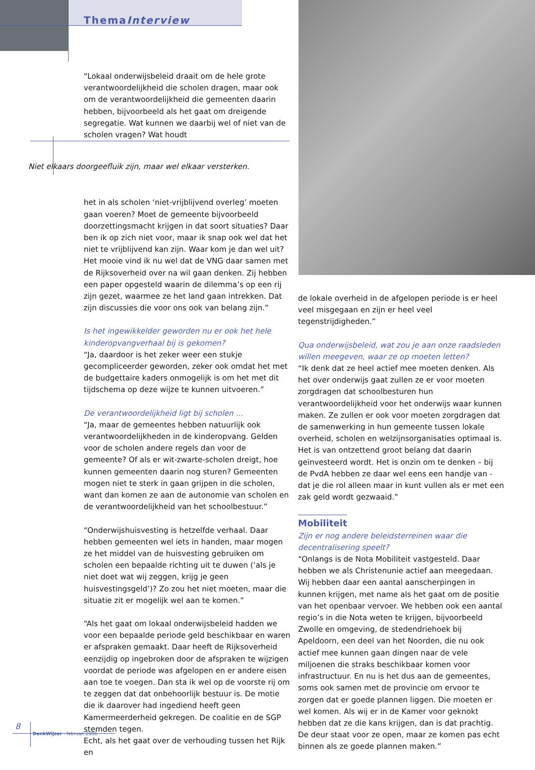ThemaInterview
“Lokaal onderwijsbeleid draait om de hele grote verantwoordelijkheid die scholen dragen, maar ook om de verantwoordelijkheid die gemeenten daarin hebben, bijvoorbeeld als het gaat om dreigende segregatie. Wat kunnen we daarbij wel of niet van de scholen vragen? Wat houdt
Niet elkaars doorgeefluik zijn, maar wel elkaar versterken.
het in als scholen ‘niet-vrijblijvend overleg’ moeten gaan voeren? Moet de gemeente bijvoorbeeld doorzettingsmacht krijgen in dat soort situaties? Daar ben ik op zich niet voor, maar ik snap ook wel dat het niet te vrijblijvend kan zijn. Waar kom je dan wel uit? Het mooie vind ik nu wel dat de VNG daar samen met de Rijksoverheid over na wil gaan denken. Zij hebben een paper opgesteld waarin de dilemma’s op een rij zijn gezet, waarmee ze het land gaan intrekken. Dat zijn discussies die voor ons ook van belang zijn.”
Is het ingewikkelder geworden nu er ook het hele kinderopvangverhaal bij is gekomen?
“Ja, daardoor is het zeker weer een stukje gecompliceerder geworden, zeker ook omdat het met de budgettaire kaders onmogelijk is om het met dit tijdschema op deze wijze te kunnen uitvoeren.”
De verantwoordelijkheid ligt bij scholen ...
“Ja, maar de gemeentes hebben natuurlijk ook verantwoordelijkheden in de kinderopvang. Gelden voor de scholen andere regels dan voor de gemeente? Of als er wit-zwarte-scholen dreigt, hoe kunnen gemeenten daarin nog sturen? Gemeenten mogen niet te sterk in gaan grijpen in die scholen, want dan komen ze aan de autonomie van scholen en de verantwoordelijkheid van het schoolbestuur.”
“Onderwijshuisvesting is hetzelfde verhaal. Daar hebben gemeenten wel iets in handen, maar mogen ze het middel van de huisvesting gebruiken om scholen een bepaalde richting uit te duwen (‘als je niet doet wat wij zeggen, krijg je geen huisvestingsgeld’)? Zo zou het niet moeten, maar die situatie zit er mogelijk wel aan te komen.”
“Als het gaat om lokaal onderwijsbeleid hadden we voor een bepaalde periode geld beschikbaar en waren er afspraken gemaakt. Daar heeft de Rijksoverheid eenzijdig op ingebroken door de afspraken te wijzigen voordat de periode was afgelopen en er andere eisen aan toe te voegen. Dan sta ik wel op de voorste rij om te zeggen dat dat onbehoorlijk bestuur is. De motie die ik daarover had ingediend heeft geen Kamermeerderheid gekregen. De coalitie en de SGP stemden tegen.
Echt, als het gaat over de verhouding tussen het Rijk en
de lokale overheid in de afgelopen periode is er heel veel misgegaan en zijn er heel veel tegenstrijdigheden.”
Qua onderwijsbeleid, wat zou je aan onze raadsleden willen meegeven, waar ze op moeten letten?
“Ik denk dat ze heel actief mee moeten denken. Als het over onderwijs gaat zullen ze er voor moeten zorgdragen dat schoolbesturen hun verantwoordelijkheid voor het onderwijs waar kunnen maken. Ze zullen er ook voor moeten zorgdragen dat de samenwerking in hun gemeente tussen lokale overheid, scholen en welzijnsorganisaties optimaal is. Het is van ontzettend groot belang dat daarin geïnvesteerd wordt. Het is onzin om te denken – bij de PvdA hebben ze daar wel eens een handje van - dat je die rol alleen maar in kunt vullen als er met een zak geld wordt gezwaaid.”
Mobiliteit
Zijn er nog andere beleidsterreinen waar die decentralisering speelt?
“Onlangs is de Nota Mobiliteit vastgesteld. Daar hebben we als Christenunie actief aan meegedaan. Wij hebben daar een aantal aanscherpingen in kunnen krijgen, met name als het gaat om de positie van het openbaar vervoer. We hebben ook een aantal regio’s in die Nota weten te krijgen, bijvoorbeeld Zwolle en omgeving, de stedendriehoek bij Apeldoorn, een deel van het Noorden, die nu ook actief mee kunnen gaan dingen naar de vele miljoenen die straks beschikbaar komen voor infrastructuur. En nu is het dus aan de gemeentes, soms ook samen met de provincie om ervoor te zorgen dat er goede plannen liggen. Die moeten er wel komen. Als wij er in de Kamer voor geknokt hebben dat ze die kans krijgen, dan is dat prachtig. De deur staat voor ze open, maar ze komen pas echt binnen als ze goede plannen maken.”
8
DenkWijzer - februari 2006